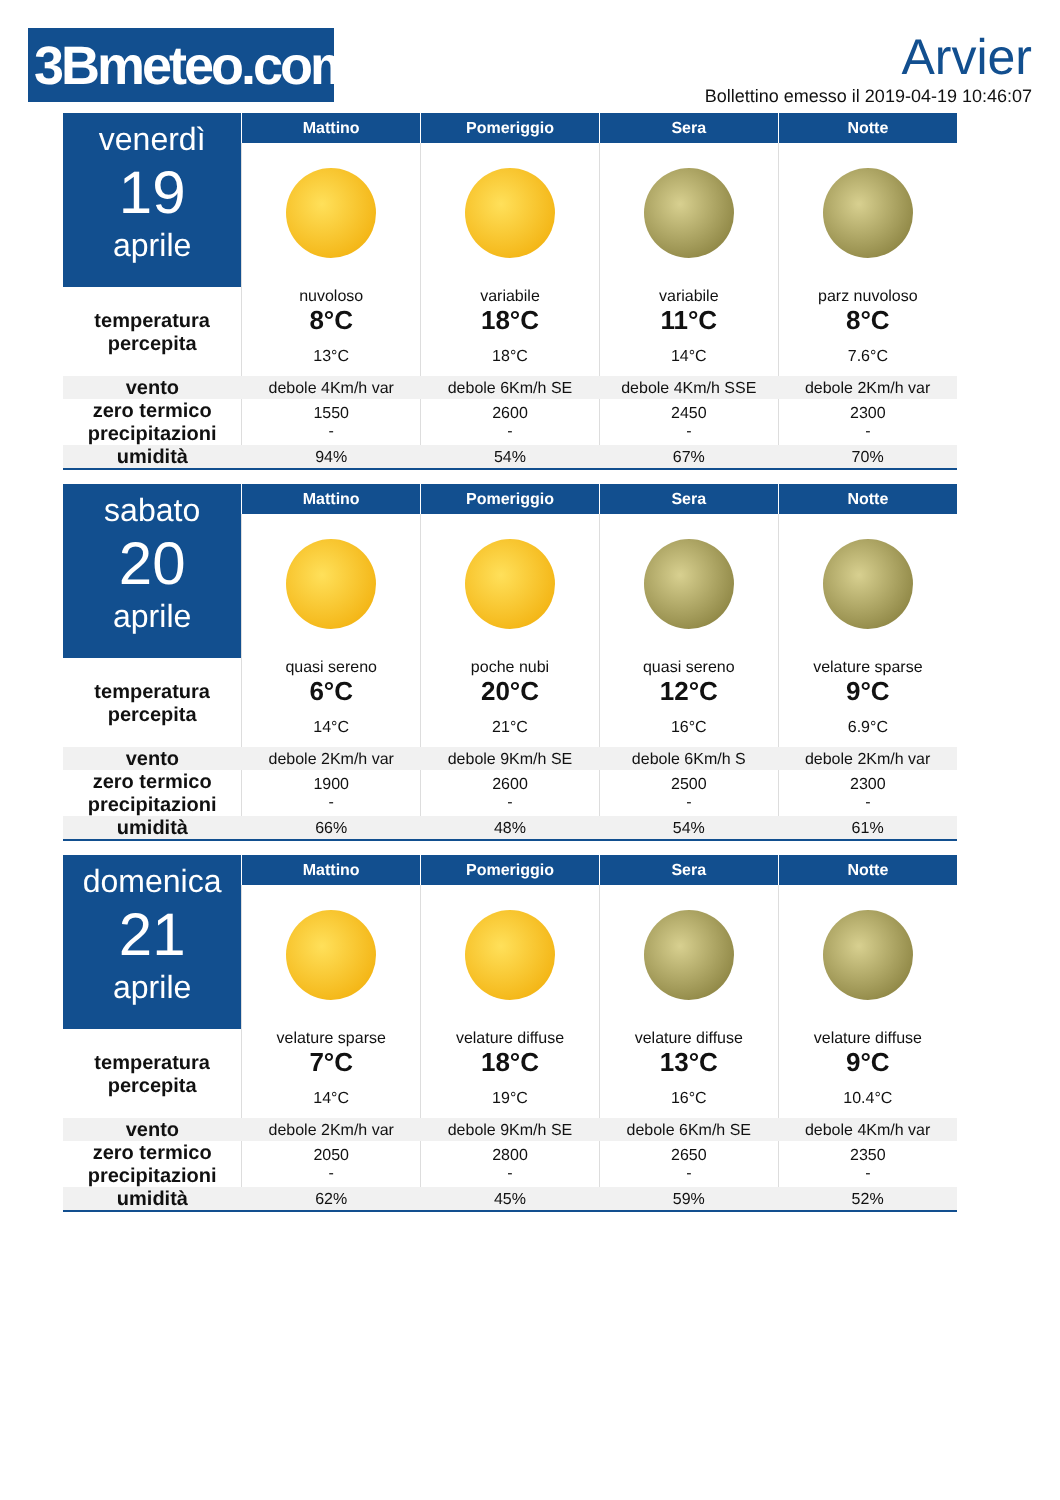3Bmeteo.com
Arvier
Bollettino emesso il 2019-04-19 10:46:07
| venerdì 19 aprile | Mattino | Pomeriggio | Sera | Notte |
| temperatura percepita | nuvoloso | variabile | variabile | parz nuvoloso |
| | 8°C | 18°C | 11°C | 8°C |
| | 13°C | 18°C | 14°C | 7.6°C |
| vento | debole 4Km/h var | debole 6Km/h SE | debole 4Km/h SSE | debole 2Km/h var |
| zero termico precipitazioni | 1550 - | 2600 - | 2450 - | 2300 - |
| umidità | 94% | 54% | 67% | 70% |
| sabato 20 aprile | Mattino | Pomeriggio | Sera | Notte |
| temperatura percepita | quasi sereno | poche nubi | quasi sereno | velature sparse |
| | 6°C | 20°C | 12°C | 9°C |
| | 14°C | 21°C | 16°C | 6.9°C |
| vento | debole 2Km/h var | debole 9Km/h SE | debole 6Km/h S | debole 2Km/h var |
| zero termico precipitazioni | 1900 - | 2600 - | 2500 - | 2300 - |
| umidità | 66% | 48% | 54% | 61% |
| domenica 21 aprile | Mattino | Pomeriggio | Sera | Notte |
| temperatura percepita | velature sparse | velature diffuse | velature diffuse | velature diffuse |
| | 7°C | 18°C | 13°C | 9°C |
| | 14°C | 19°C | 16°C | 10.4°C |
| vento | debole 2Km/h var | debole 9Km/h SE | debole 6Km/h SE | debole 4Km/h var |
| zero termico precipitazioni | 2050 - | 2800 - | 2650 - | 2350 - |
| umidità | 62% | 45% | 59% | 52% |